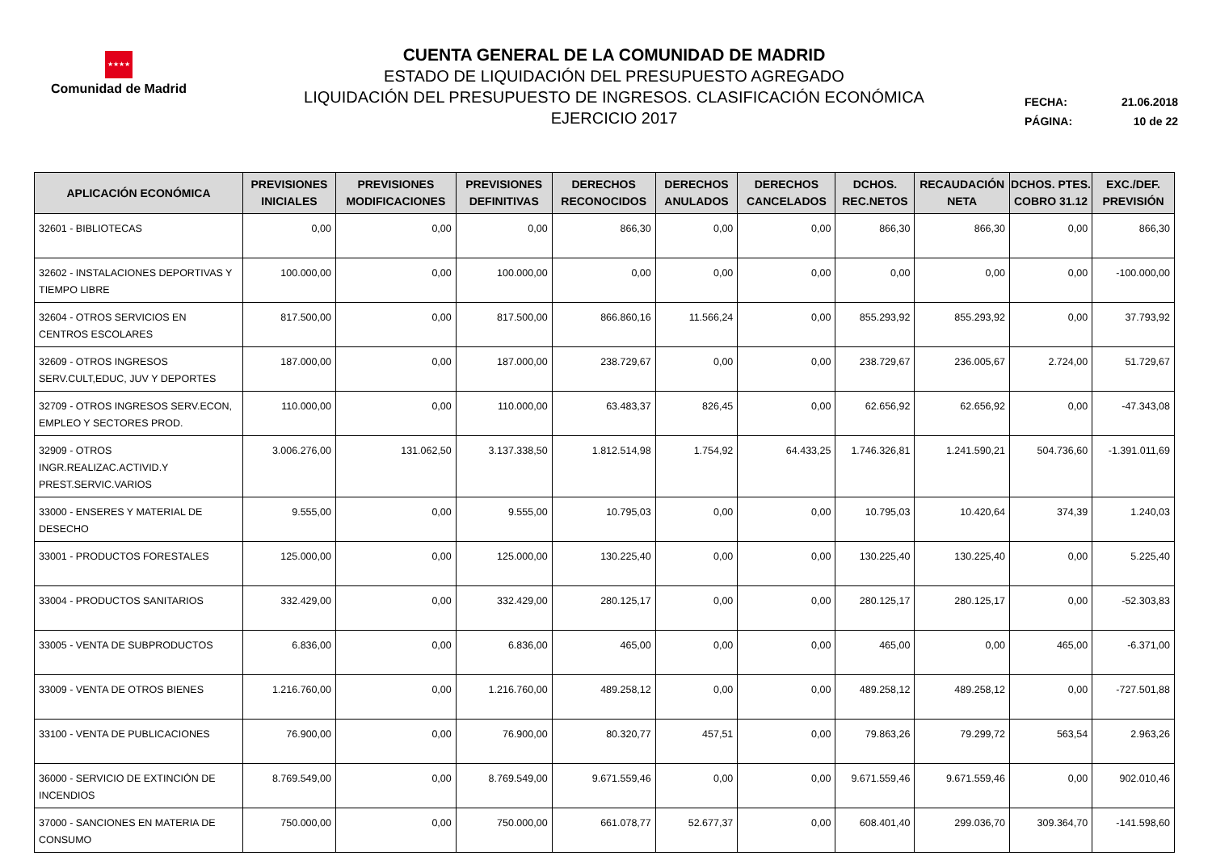★★★★
Comunidad de Madrid
CUENTA GENERAL DE LA COMUNIDAD DE MADRID
ESTADO DE LIQUIDACIÓN DEL PRESUPUESTO AGREGADO
LIQUIDACIÓN DEL PRESUPUESTO DE INGRESOS. CLASIFICACIÓN ECONÓMICA
EJERCICIO 2017
FECHA: 21.06.2018
PÁGINA: 10 de 22
| APLICACIÓN ECONÓMICA | PREVISIONES INICIALES | PREVISIONES MODIFICACIONES | PREVISIONES DEFINITIVAS | DERECHOS RECONOCIDOS | DERECHOS ANULADOS | DERECHOS CANCELADOS | DCHOS. REC.NETOS | RECAUDACIÓN NETA | DCHOS. PTES. COBRO 31.12 | EXC./DEF. PREVISIÓN |
| --- | --- | --- | --- | --- | --- | --- | --- | --- | --- | --- |
| 32601 - BIBLIOTECAS | 0,00 | 0,00 | 0,00 | 866,30 | 0,00 | 0,00 | 866,30 | 866,30 | 0,00 | 866,30 |
| 32602 - INSTALACIONES DEPORTIVAS Y TIEMPO LIBRE | 100.000,00 | 0,00 | 100.000,00 | 0,00 | 0,00 | 0,00 | 0,00 | 0,00 | 0,00 | -100.000,00 |
| 32604 - OTROS SERVICIOS EN CENTROS ESCOLARES | 817.500,00 | 0,00 | 817.500,00 | 866.860,16 | 11.566,24 | 0,00 | 855.293,92 | 855.293,92 | 0,00 | 37.793,92 |
| 32609 - OTROS INGRESOS SERV.CULT,EDUC, JUV Y DEPORTES | 187.000,00 | 0,00 | 187.000,00 | 238.729,67 | 0,00 | 0,00 | 238.729,67 | 236.005,67 | 2.724,00 | 51.729,67 |
| 32709 - OTROS INGRESOS SERV.ECON, EMPLEO Y SECTORES PROD. | 110.000,00 | 0,00 | 110.000,00 | 63.483,37 | 826,45 | 0,00 | 62.656,92 | 62.656,92 | 0,00 | -47.343,08 |
| 32909 - OTROS INGR.REALIZAC.ACTIVID.Y PREST.SERVIC.VARIOS | 3.006.276,00 | 131.062,50 | 3.137.338,50 | 1.812.514,98 | 1.754,92 | 64.433,25 | 1.746.326,81 | 1.241.590,21 | 504.736,60 | -1.391.011,69 |
| 33000 - ENSERES Y MATERIAL DE DESECHO | 9.555,00 | 0,00 | 9.555,00 | 10.795,03 | 0,00 | 0,00 | 10.795,03 | 10.420,64 | 374,39 | 1.240,03 |
| 33001 - PRODUCTOS FORESTALES | 125.000,00 | 0,00 | 125.000,00 | 130.225,40 | 0,00 | 0,00 | 130.225,40 | 130.225,40 | 0,00 | 5.225,40 |
| 33004 - PRODUCTOS SANITARIOS | 332.429,00 | 0,00 | 332.429,00 | 280.125,17 | 0,00 | 0,00 | 280.125,17 | 280.125,17 | 0,00 | -52.303,83 |
| 33005 - VENTA DE SUBPRODUCTOS | 6.836,00 | 0,00 | 6.836,00 | 465,00 | 0,00 | 0,00 | 465,00 | 0,00 | 465,00 | -6.371,00 |
| 33009 - VENTA DE OTROS BIENES | 1.216.760,00 | 0,00 | 1.216.760,00 | 489.258,12 | 0,00 | 0,00 | 489.258,12 | 489.258,12 | 0,00 | -727.501,88 |
| 33100 - VENTA DE PUBLICACIONES | 76.900,00 | 0,00 | 76.900,00 | 80.320,77 | 457,51 | 0,00 | 79.863,26 | 79.299,72 | 563,54 | 2.963,26 |
| 36000 - SERVICIO DE EXTINCIÓN DE INCENDIOS | 8.769.549,00 | 0,00 | 8.769.549,00 | 9.671.559,46 | 0,00 | 0,00 | 9.671.559,46 | 9.671.559,46 | 0,00 | 902.010,46 |
| 37000 - SANCIONES EN MATERIA DE CONSUMO | 750.000,00 | 0,00 | 750.000,00 | 661.078,77 | 52.677,37 | 0,00 | 608.401,40 | 299.036,70 | 309.364,70 | -141.598,60 |